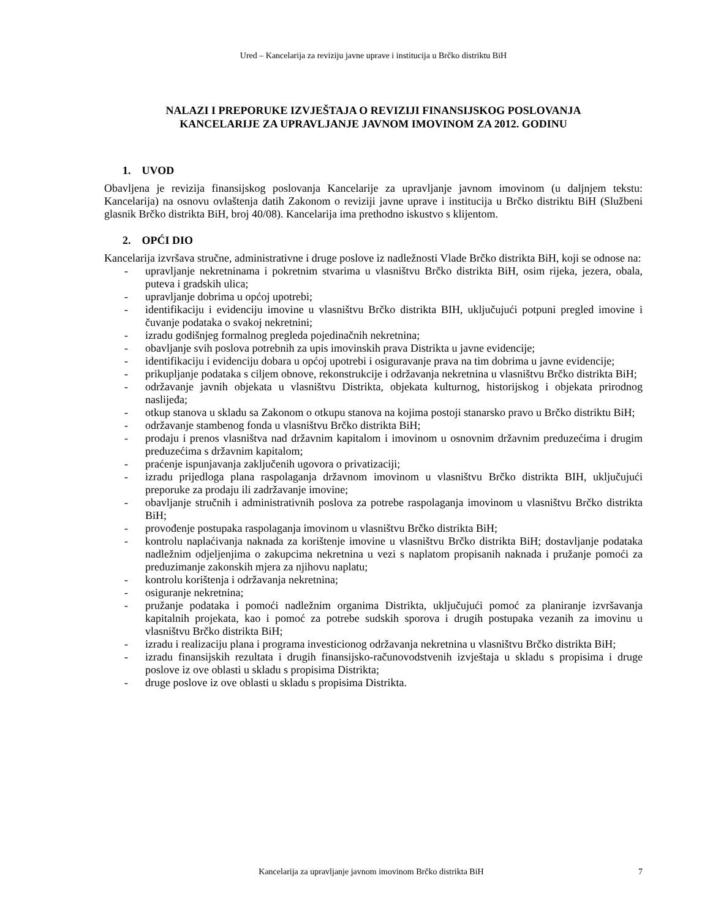Ured – Kancelarija za reviziju javne uprave i institucija u Brčko distriktu BiH
NALAZI I PREPORUKE IZVJEŠTAJA O REVIZIJI FINANSIJSKOG POSLOVANJA
KANCELARIJE ZA UPRAVLJANJE JAVNOM IMOVINOM ZA 2012. GODINU
1. UVOD
Obavljena je revizija finansijskog poslovanja Kancelarije za upravljanje javnom imovinom (u daljnjem tekstu: Kancelarija) na osnovu ovlaštenja datih Zakonom o reviziji javne uprave i institucija u Brčko distriktu BiH (Službeni glasnik Brčko distrikta BiH, broj 40/08). Kancelarija ima prethodno iskustvo s klijentom.
2. OPĆI DIO
Kancelarija izvršava stručne, administrativne i druge poslove iz nadležnosti Vlade Brčko distrikta BiH, koji se odnose na:
- upravljanje nekretninama i pokretnim stvarima u vlasništvu Brčko distrikta BiH, osim rijeka, jezera, obala, puteva i gradskih ulica;
- upravljanje dobrima u općoj upotrebi;
- identifikaciju i evidenciju imovine u vlasništvu Brčko distrikta BIH, uključujući potpuni pregled imovine i čuvanje podataka o svakoj nekretnini;
- izradu godišnjeg formalnog pregleda pojedinačnih nekretnina;
- obavljanje svih poslova potrebnih za upis imovinskih prava Distrikta u javne evidencije;
- identifikaciju i evidenciju dobara u općoj upotrebi i osiguravanje prava na tim dobrima u javne evidencije;
- prikupljanje podataka s ciljem obnove, rekonstrukcije i održavanja nekretnina u vlasništvu Brčko distrikta BiH;
- održavanje javnih objekata u vlasništvu Distrikta, objekata kulturnog, historijskog i objekata prirodnog naslijeđa;
- otkup stanova u skladu sa Zakonom o otkupu stanova na kojima postoji stanarsko pravo u Brčko distriktu BiH;
- održavanje stambenog fonda u vlasništvu Brčko distrikta BiH;
- prodaju i prenos vlasništva nad državnim kapitalom i imovinom u osnovnim državnim preduzećima i drugim preduzećima s državnim kapitalom;
- praćenje ispunjavanja zaključenih ugovora o privatizaciji;
- izradu prijedloga plana raspolaganja državnom imovinom u vlasništvu Brčko distrikta BIH, uključujući preporuke za prodaju ili zadržavanje imovine;
- obavljanje stručnih i administrativnih poslova za potrebe raspolaganja imovinom u vlasništvu Brčko distrikta BiH;
- provođenje postupaka raspolaganja imovinom u vlasništvu Brčko distrikta BiH;
- kontrolu naplaćivanja naknada za korištenje imovine u vlasništvu Brčko distrikta BiH; dostavljanje podataka nadležnim odjeljenjima o zakupcima nekretnina u vezi s naplatom propisanih naknada i pružanje pomoći za preduzimanje zakonskih mjera za njihovu naplatu;
- kontrolu korištenja i održavanja nekretnina;
- osiguranje nekretnina;
- pružanje podataka i pomoći nadležnim organima Distrikta, uključujući pomoć za planiranje izvršavanja kapitalnih projekata, kao i pomoć za potrebe sudskih sporova i drugih postupaka vezanih za imovinu u vlasništvu Brčko distrikta BiH;
- izradu i realizaciju plana i programa investicionog održavanja nekretnina u vlasništvu Brčko distrikta BiH;
- izradu finansijskih rezultata i drugih finansijsko-računovodstvenih izvještaja u skladu s propisima i druge poslove iz ove oblasti u skladu s propisima Distrikta;
- druge poslove iz ove oblasti u skladu s propisima Distrikta.
Kancelarija za upravljanje javnom imovinom Brčko distrikta BiH 7